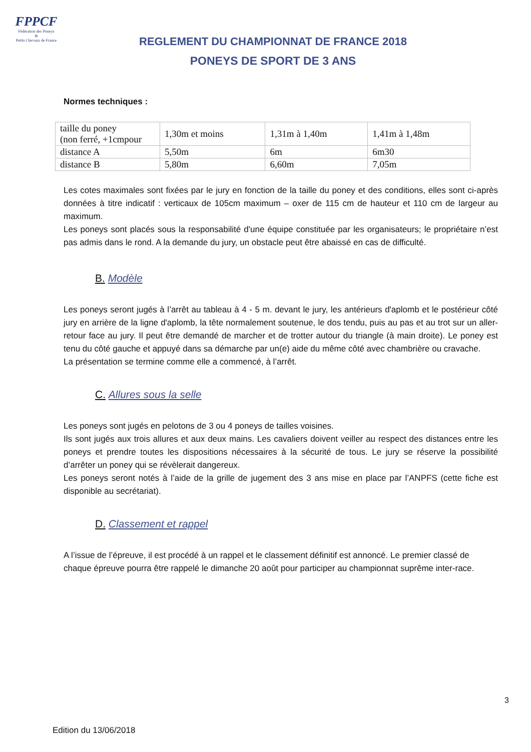FPPCF
Fédération des Poneys
&
Petits Chevaux de France
REGLEMENT DU CHAMPIONNAT DE FRANCE 2018
PONEYS DE SPORT DE 3 ANS
Normes techniques :
| taille du poney (non ferré, +1cmpour | 1,30m et moins | 1,31m à 1,40m | 1,41m à 1,48m |
| distance A | 5,50m | 6m | 6m30 |
| distance B | 5,80m | 6,60m | 7,05m |
Les cotes maximales sont fixées par le jury en fonction de la taille du poney et des conditions, elles sont ci-après données à titre indicatif : verticaux de 105cm maximum – oxer de 115 cm de hauteur et 110 cm de largeur au maximum.
Les poneys sont placés sous la responsabilité d'une équipe constituée par les organisateurs; le propriétaire n’est pas admis dans le rond. A la demande du jury, un obstacle peut être abaissé en cas de difficulté.
B. Modèle
Les poneys seront jugés à l’arrêt au tableau à 4 - 5 m. devant le jury, les antérieurs d'aplomb et le postérieur côté jury en arrière de la ligne d'aplomb, la tête normalement soutenue, le dos tendu, puis au pas et au trot sur un aller-retour face au jury. Il peut être demandé de marcher et de trotter autour du triangle (à main droite). Le poney est tenu du côté gauche et appuyé dans sa démarche par un(e) aide du même côté avec chambrière ou cravache.
La présentation se termine comme elle a commencé, à l’arrêt.
C. Allures sous la selle
Les poneys sont jugés en pelotons de 3 ou 4 poneys de tailles voisines.
Ils sont jugés aux trois allures et aux deux mains. Les cavaliers doivent veiller au respect des distances entre les poneys et prendre toutes les dispositions nécessaires à la sécurité de tous. Le jury se réserve la possibilité d’arrêter un poney qui se révèlerait dangereux.
Les poneys seront notés à l’aide de la grille de jugement des 3 ans mise en place par l’ANPFS (cette fiche est disponible au secrétariat).
D. Classement et rappel
A l’issue de l’épreuve, il est procédé à un rappel et le classement définitif est annoncé. Le premier classé de chaque épreuve pourra être rappelé le dimanche 20 août pour participer au championnat suprême inter-race.
3
Edition du 13/06/2018